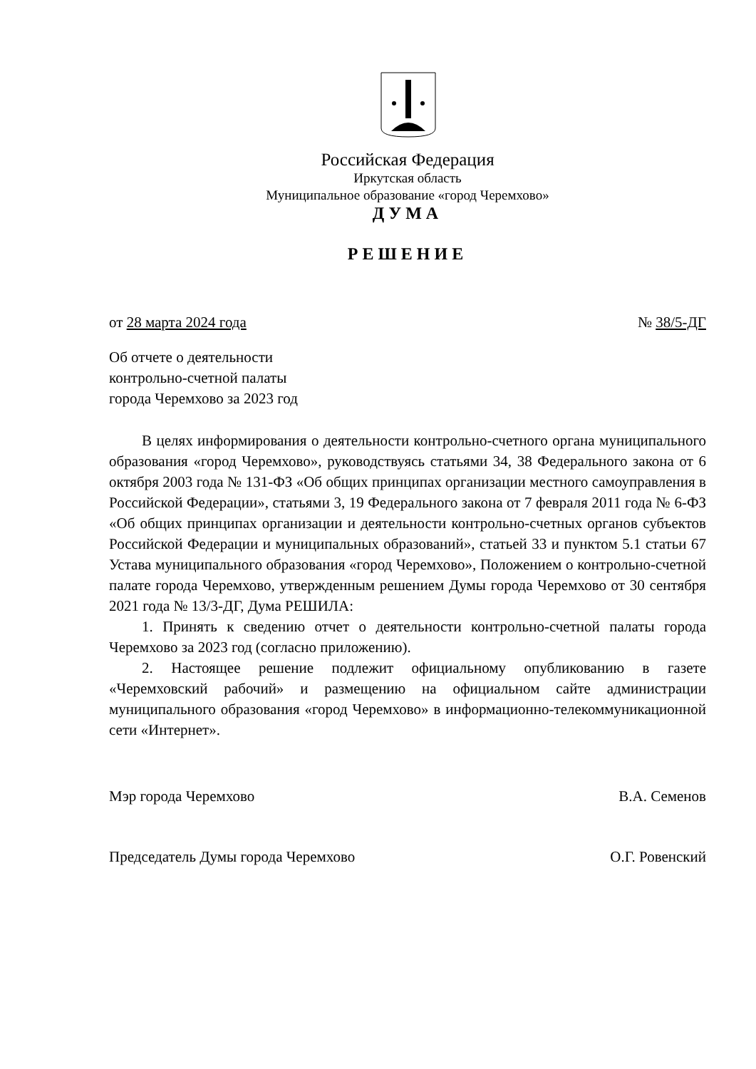Российская Федерация
Иркутская область
Муниципальное образование «город Черемхово»
ДУМА
РЕШЕНИЕ
от 28 марта 2024 года № 38/5-ДГ
Об отчете о деятельности
контрольно-счетной палаты
города Черемхово за 2023 год
В целях информирования о деятельности контрольно-счетного органа муниципального образования «город Черемхово», руководствуясь статьями 34, 38 Федерального закона от 6 октября 2003 года № 131-ФЗ «Об общих принципах организации местного самоуправления в Российской Федерации», статьями 3, 19 Федерального закона от 7 февраля 2011 года № 6-ФЗ «Об общих принципах организации и деятельности контрольно-счетных органов субъектов Российской Федерации и муниципальных образований», статьей 33 и пунктом 5.1 статьи 67 Устава муниципального образования «город Черемхово», Положением о контрольно-счетной палате города Черемхово, утвержденным решением Думы города Черемхово от 30 сентября 2021 года № 13/3-ДГ, Дума РЕШИЛА:
1. Принять к сведению отчет о деятельности контрольно-счетной палаты города Черемхово за 2023 год (согласно приложению).
2. Настоящее решение подлежит официальному опубликованию в газете «Черемховский рабочий» и размещению на официальном сайте администрации муниципального образования «город Черемхово» в информационно-телекоммуникационной сети «Интернет».
Мэр города Черемхово В.А. Семенов
Председатель Думы города Черемхово О.Г. Ровенский